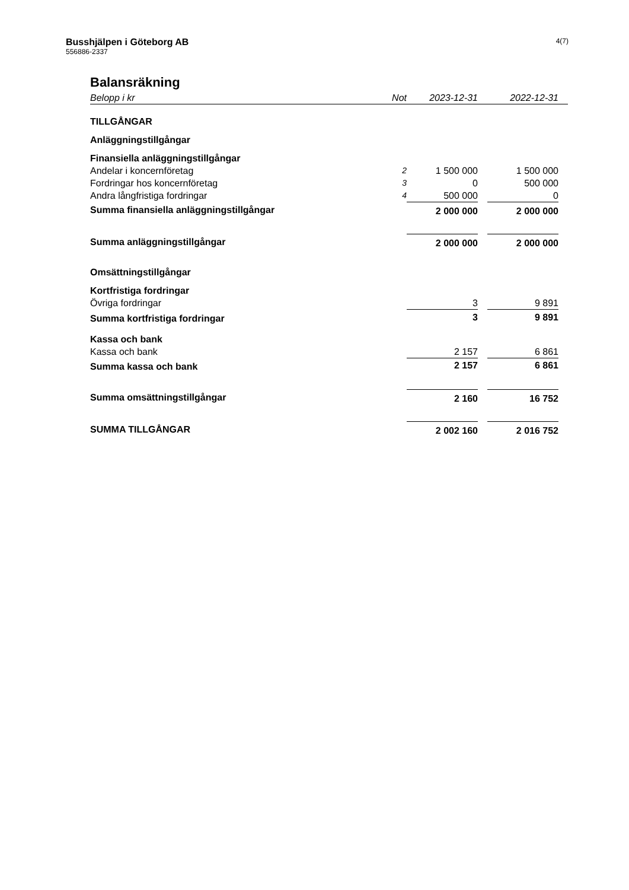Busshjälpen i Göteborg AB
556886-2337
4(7)
Balansräkning
| Belopp i kr | Not | | 2023-12-31 | | 2022-12-31 | |
| --- | --- | --- | --- | --- | --- | --- |
| TILLGÅNGAR | | | | | | |
| Anläggningstillgångar | | | | | | |
| Finansiella anläggningstillgångar | | | | | | |
| Andelar i koncernföretag | 2 | | 1 500 000 | | 1 500 000 | |
| Fordringar hos koncernföretag | 3 | | 0 | | 500 000 | |
| Andra långfristiga fordringar | 4 | | 500 000 | | 0 | |
| Summa finansiella anläggningstillgångar | | | 2 000 000 | | 2 000 000 | |
| Summa anläggningstillgångar | | | 2 000 000 | | 2 000 000 | |
| Omsättningstillgångar | | | | | | |
| Kortfristiga fordringar | | | | | | |
| Övriga fordringar | | | 3 | | 9 891 | |
| Summa kortfristiga fordringar | | | 3 | | 9 891 | |
| Kassa och bank | | | | | | |
| Kassa och bank | | | 2 157 | | 6 861 | |
| Summa kassa och bank | | | 2 157 | | 6 861 | |
| Summa omsättningstillgångar | | | 2 160 | | 16 752 | |
| SUMMA TILLGÅNGAR | | | 2 002 160 | | 2 016 752 | |